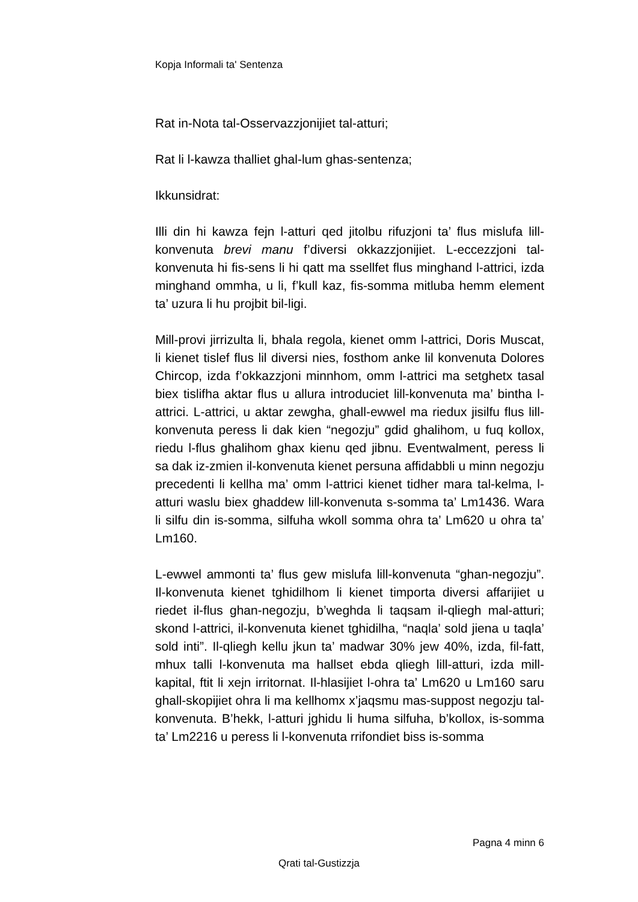Kopja Informali ta' Sentenza
Rat in-Nota tal-Osservazzjonijiet tal-atturi;
Rat li l-kawza thalliet ghal-lum ghas-sentenza;
Ikkunsidrat:
Illi din hi kawza fejn l-atturi qed jitolbu rifuzjoni ta’ flus mislufa lill-konvenuta brevi manu f’diversi okkazzjonijiet. L-eccezzjoni tal-konvenuta hi fis-sens li hi qatt ma ssellfet flus minghand l-attrici, izda minghand ommha, u li, f’kull kaz, fis-somma mitluba hemm element ta’ uzura li hu projbit bil-ligi.
Mill-provi jirrizulta li, bhala regola, kienet omm l-attrici, Doris Muscat, li kienet tislef flus lil diversi nies, fosthom anke lil konvenuta Dolores Chircop, izda f’okkazzjoni minnhom, omm l-attrici ma setghetx tasal biex tislifha aktar flus u allura introduciet lill-konvenuta ma’ bintha l-attrici. L-attrici, u aktar zewgha, ghall-ewwel ma riedux jisilfu flus lill-konvenuta peress li dak kien “negozju” gdid ghalihom, u fuq kollox, riedu l-flus ghalihom ghax kienu qed jibnu. Eventwalment, peress li sa dak iz-zmien il-konvenuta kienet persuna affidabbli u minn negozju precedenti li kellha ma’ omm l-attrici kienet tidher mara tal-kelma, l-atturi waslu biex ghaddew lill-konvenuta s-somma ta’ Lm1436. Wara li silfu din is-somma, silfuha wkoll somma ohra ta’ Lm620 u ohra ta’ Lm160.
L-ewwel ammonti ta’ flus gew mislufa lill-konvenuta “ghan-negozju”. Il-konvenuta kienet tghidilhom li kienet timporta diversi affarijiet u riedet il-flus ghan-negozju, b’weghda li taqsam il-qliegh mal-atturi; skond l-attrici, il-konvenuta kienet tghidilha, “naqla’ sold jiena u taqla’ sold inti”. Il-qliegh kellu jkun ta’ madwar 30% jew 40%, izda, fil-fatt, mhux talli l-konvenuta ma hallset ebda qliegh lill-atturi, izda mill-kapital, ftit li xejn irritornat. Il-hlasijiet l-ohra ta’ Lm620 u Lm160 saru ghall-skopijiet ohra li ma kellhomx x’jaqsmu mas-suppost negozju tal-konvenuta. B’hekk, l-atturi jghidu li huma silfuha, b’kollox, is-somma ta’ Lm2216 u peress li l-konvenuta rrifondiet biss is-somma
Pagna 4 minn 6
Qrati tal-Gustizzja